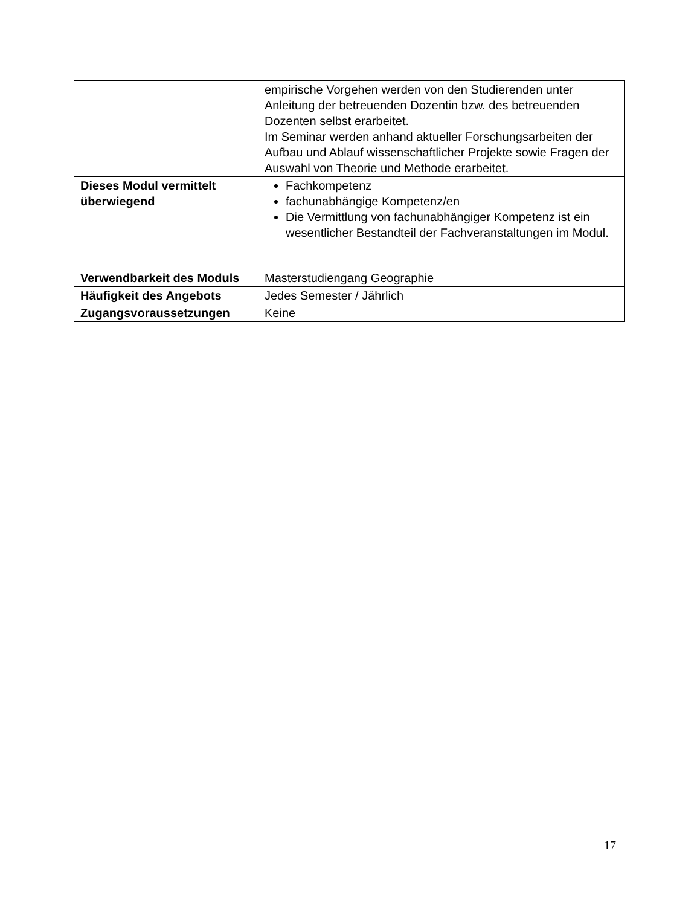| | empirische Vorgehen werden von den Studierenden unter Anleitung der betreuenden Dozentin bzw. des betreuenden Dozenten selbst erarbeitet. Im Seminar werden anhand aktueller Forschungsarbeiten der Aufbau und Ablauf wissenschaftlicher Projekte sowie Fragen der Auswahl von Theorie und Methode erarbeitet. |
| Dieses Modul vermittelt überwiegend | Fachkompetenz fachunabhängige Kompetenz/en Die Vermittlung von fachunabhängiger Kompetenz ist ein wesentlicher Bestandteil der Fachveranstaltungen im Modul. |
| Verwendbarkeit des Moduls | Masterstudiengang Geographie |
| Häufigkeit des Angebots | Jedes Semester / Jährlich |
| Zugangsvoraussetzungen | Keine |
17